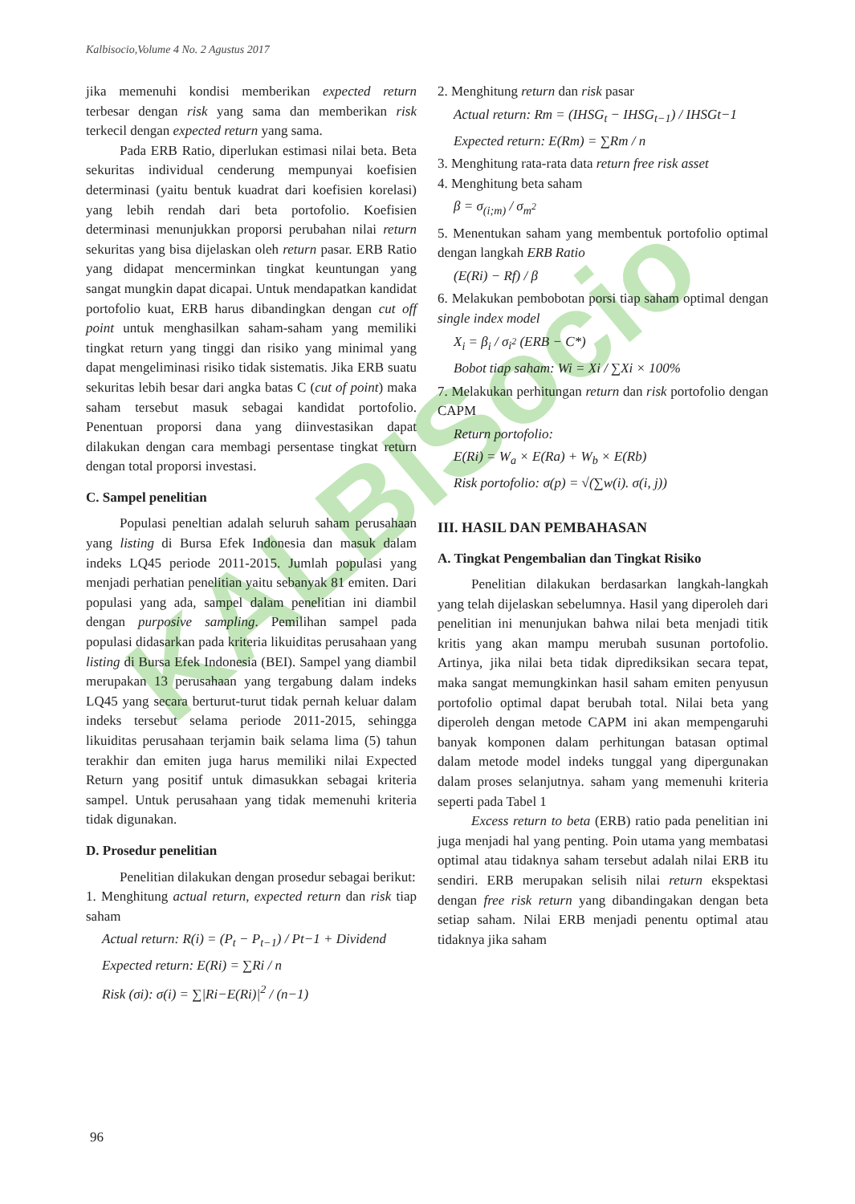Kalbisocio,Volume 4 No. 2 Agustus 2017
KALBISocio
jika memenuhi kondisi memberikan expected return terbesar dengan risk yang sama dan memberikan risk terkecil dengan expected return yang sama.
Pada ERB Ratio, diperlukan estimasi nilai beta. Beta sekuritas individual cenderung mempunyai koefisien determinasi (yaitu bentuk kuadrat dari koefisien korelasi) yang lebih rendah dari beta portofolio. Koefisien determinasi menunjukkan proporsi perubahan nilai return sekuritas yang bisa dijelaskan oleh return pasar. ERB Ratio yang didapat mencerminkan tingkat keuntungan yang sangat mungkin dapat dicapai. Untuk mendapatkan kandidat portofolio kuat, ERB harus dibandingkan dengan cut off point untuk menghasilkan saham-saham yang memiliki tingkat return yang tinggi dan risiko yang minimal yang dapat mengeliminasi risiko tidak sistematis. Jika ERB suatu sekuritas lebih besar dari angka batas C (cut of point) maka saham tersebut masuk sebagai kandidat portofolio. Penentuan proporsi dana yang diinvestasikan dapat dilakukan dengan cara membagi persentase tingkat return dengan total proporsi investasi.
C. Sampel penelitian
Populasi peneltian adalah seluruh saham perusahaan yang listing di Bursa Efek Indonesia dan masuk dalam indeks LQ45 periode 2011-2015. Jumlah populasi yang menjadi perhatian penelitian yaitu sebanyak 81 emiten. Dari populasi yang ada, sampel dalam penelitian ini diambil dengan purposive sampling. Pemilihan sampel pada populasi didasarkan pada kriteria likuiditas perusahaan yang listing di Bursa Efek Indonesia (BEI). Sampel yang diambil merupakan 13 perusahaan yang tergabung dalam indeks LQ45 yang secara berturut-turut tidak pernah keluar dalam indeks tersebut selama periode 2011-2015, sehingga likuiditas perusahaan terjamin baik selama lima (5) tahun terakhir dan emiten juga harus memiliki nilai Expected Return yang positif untuk dimasukkan sebagai kriteria sampel. Untuk perusahaan yang tidak memenuhi kriteria tidak digunakan.
D. Prosedur penelitian
Penelitian dilakukan dengan prosedur sebagai berikut:
1. Menghitung actual return, expected return dan risk tiap saham
Actual return: R(i) = (P<sub>t</sub> − P<sub>t−1</sub>) / Pt−1 + Dividend
Expected return: E(Ri) = ∑Ri / n
Risk (σi): σ(i) = ∑|Ri−E(Ri)|<sup>2</sup> / (n−1)
2. Menghitung return dan risk pasar
Actual return: Rm = (IHSG<sub>t</sub> − IHSG<sub>t−1</sub>) / IHSGt−1
Expected return: E(Rm) = ∑Rm / n
3. Menghitung rata-rata data return free risk asset
4. Menghitung beta saham
β = σ<sub>(i;m)</sub> / σ<sub>m<sup>2</sup></sub>
5. Menentukan saham yang membentuk portofolio optimal dengan langkah ERB Ratio
(E(Ri) − Rf) / β
6. Melakukan pembobotan porsi tiap saham optimal dengan single index model
X<sub>i</sub> = β<sub>i</sub> / σ<sub>i<sup>2</sup></sub> (ERB − C*)
Bobot tiap saham: Wi = Xi / ∑Xi × 100%
7. Melakukan perhitungan return dan risk portofolio dengan CAPM
Return portofolio:
E(Ri) = W<sub>a</sub> × E(Ra) + W<sub>b</sub> × E(Rb)
Risk portofolio: σ(p) = √(∑w(i). σ(i, j))
III. HASIL DAN PEMBAHASAN
A. Tingkat Pengembalian dan Tingkat Risiko
Penelitian dilakukan berdasarkan langkah-langkah yang telah dijelaskan sebelumnya. Hasil yang diperoleh dari penelitian ini menunjukan bahwa nilai beta menjadi titik kritis yang akan mampu merubah susunan portofolio. Artinya, jika nilai beta tidak diprediksikan secara tepat, maka sangat memungkinkan hasil saham emiten penyusun portofolio optimal dapat berubah total. Nilai beta yang diperoleh dengan metode CAPM ini akan mempengaruhi banyak komponen dalam perhitungan batasan optimal dalam metode model indeks tunggal yang dipergunakan dalam proses selanjutnya. saham yang memenuhi kriteria seperti pada Tabel 1
Excess return to beta (ERB) ratio pada penelitian ini juga menjadi hal yang penting. Poin utama yang membatasi optimal atau tidaknya saham tersebut adalah nilai ERB itu sendiri. ERB merupakan selisih nilai return ekspektasi dengan free risk return yang dibandingakan dengan beta setiap saham. Nilai ERB menjadi penentu optimal atau tidaknya jika saham
96